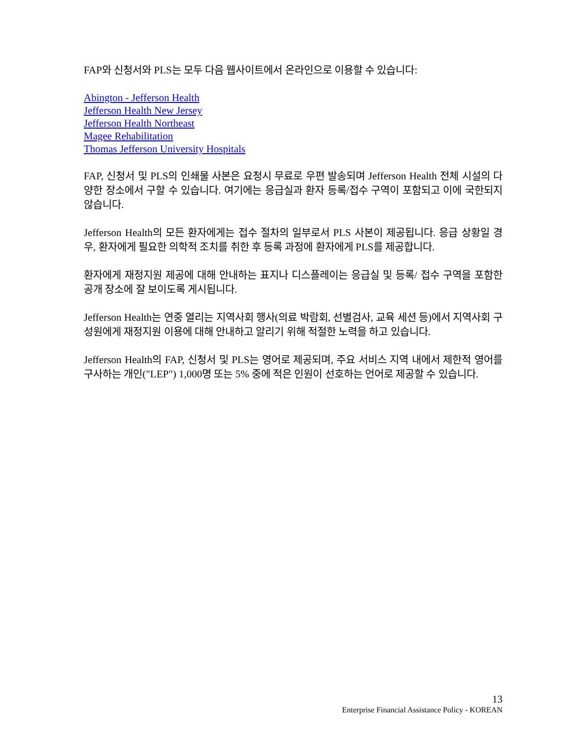FAP와 신청서와 PLS는 모두 다음 웹사이트에서 온라인으로 이용할 수 있습니다:
Abington - Jefferson Health
Jefferson Health New Jersey
Jefferson Health Northeast
Magee Rehabilitation
Thomas Jefferson University Hospitals
FAP, 신청서 및 PLS의 인쇄물 사본은 요청시 무료로 우편 발송되며 Jefferson Health 전체 시설의 다양한 장소에서 구할 수 있습니다. 여기에는 응급실과 환자 등록/접수 구역이 포함되고 이에 국한되지 않습니다.
Jefferson Health의 모든 환자에게는 접수 절차의 일부로서 PLS 사본이 제공됩니다. 응급 상황일 경우, 환자에게 필요한 의학적 조치를 취한 후 등록 과정에 환자에게 PLS를 제공합니다.
환자에게 재정지원 제공에 대해 안내하는 표지나 디스플레이는 응급실 및 등록/ 접수 구역을 포함한 공개 장소에 잘 보이도록 게시됩니다.
Jefferson Health는 연중 열리는 지역사회 행사(의료 박람회, 선별검사, 교육 세션 등)에서 지역사회 구성원에게 재정지원 이용에 대해 안내하고 알리기 위해 적절한 노력을 하고 있습니다.
Jefferson Health의 FAP, 신청서 및 PLS는 영어로 제공되며, 주요 서비스 지역 내에서 제한적 영어를 구사하는 개인("LEP") 1,000명 또는 5% 중에 적은 인원이 선호하는 언어로 제공할 수 있습니다.
13
Enterprise Financial Assistance Policy - KOREAN